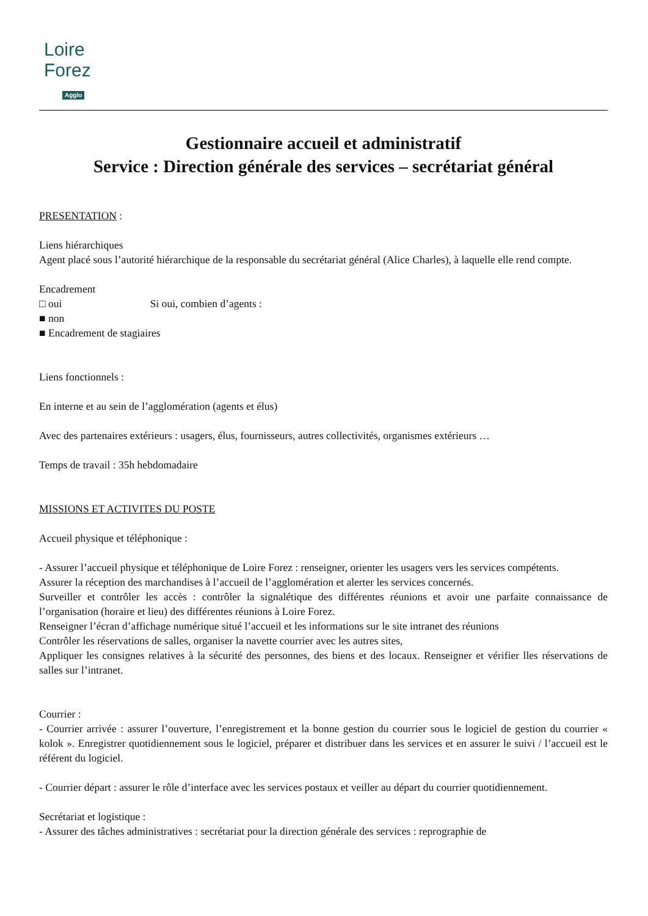Loire
Forez
Agglo
Gestionnaire accueil et administratif
Service : Direction générale des services – secrétariat général
PRESENTATION :
Liens hiérarchiques
Agent placé sous l’autorité hiérarchique de la responsable du secrétariat général (Alice Charles), à laquelle elle rend compte.
Encadrement
□ oui Si oui, combien d’agents :
■ non
■ Encadrement de stagiaires
Liens fonctionnels :
En interne et au sein de l’agglomération (agents et élus)
Avec des partenaires extérieurs : usagers, élus, fournisseurs, autres collectivités, organismes extérieurs …
Temps de travail : 35h hebdomadaire
MISSIONS ET ACTIVITES DU POSTE
Accueil physique et téléphonique :
- Assurer l’accueil physique et téléphonique de Loire Forez : renseigner, orienter les usagers vers les services compétents.
Assurer la réception des marchandises à l’accueil de l’agglomération et alerter les services concernés.
Surveiller et contrôler les accès : contrôler la signalétique des différentes réunions et avoir une parfaite connaissance de l’organisation (horaire et lieu) des différentes réunions à Loire Forez.
Renseigner l’écran d’affichage numérique situé l’accueil et les informations sur le site intranet des réunions
Contrôler les réservations de salles, organiser la navette courrier avec les autres sites,
Appliquer les consignes relatives à la sécurité des personnes, des biens et des locaux. Renseigner et vérifier lles réservations de salles sur l’intranet.
Courrier :
- Courrier arrivée : assurer l’ouverture, l’enregistrement et la bonne gestion du courrier sous le logiciel de gestion du courrier « kolok ». Enregistrer quotidiennement sous le logiciel, préparer et distribuer dans les services et en assurer le suivi / l’accueil est le référent du logiciel.
- Courrier départ : assurer le rôle d’interface avec les services postaux et veiller au départ du courrier quotidiennement.
Secrétariat et logistique :
- Assurer des tâches administratives : secrétariat pour la direction générale des services : reprographie de